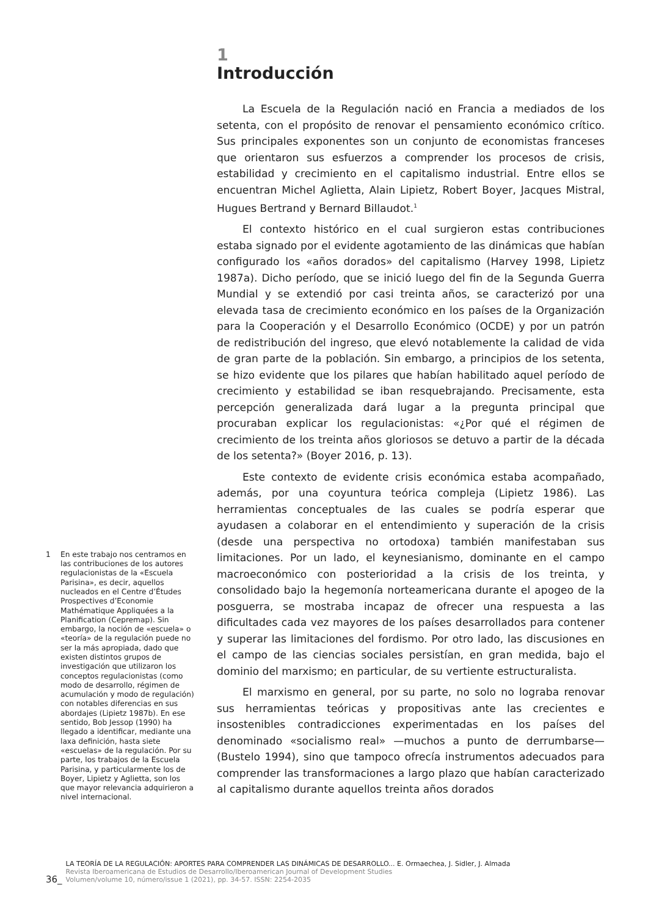1 En este trabajo nos centramos en las contribuciones de los autores regulacionistas de la «Escuela Parisina», es decir, aquellos nucleados en el Centre d’Études Prospectives d’Economie Mathématique Appliquées a la Planification (Cepremap). Sin embargo, la noción de «escuela» o «teoría» de la regulación puede no ser la más apropiada, dado que existen distintos grupos de investigación que utilizaron los conceptos regulacionistas (como modo de desarrollo, régimen de acumulación y modo de regulación) con notables diferencias en sus abordajes (Lipietz 1987b). En ese sentido, Bob Jessop (1990) ha llegado a identificar, mediante una laxa definición, hasta siete «escuelas» de la regulación. Por su parte, los trabajos de la Escuela Parisina, y particularmente los de Boyer, Lipietz y Aglietta, son los que mayor relevancia adquirieron a nivel internacional.
1
Introducción
La Escuela de la Regulación nació en Francia a mediados de los setenta, con el propósito de renovar el pensamiento económico crítico. Sus principales exponentes son un conjunto de economistas franceses que orientaron sus esfuerzos a comprender los procesos de crisis, estabilidad y crecimiento en el capitalismo industrial. Entre ellos se encuentran Michel Aglietta, Alain Lipietz, Robert Boyer, Jacques Mistral, Hugues Bertrand y Bernard Billaudot.<sup>1</sup>
El contexto histórico en el cual surgieron estas contribuciones estaba signado por el evidente agotamiento de las dinámicas que habían configurado los «años dorados» del capitalismo (Harvey 1998, Lipietz 1987a). Dicho período, que se inició luego del fin de la Segunda Guerra Mundial y se extendió por casi treinta años, se caracterizó por una elevada tasa de crecimiento económico en los países de la Organización para la Cooperación y el Desarrollo Económico (OCDE) y por un patrón de redistribución del ingreso, que elevó notablemente la calidad de vida de gran parte de la población. Sin embargo, a principios de los setenta, se hizo evidente que los pilares que habían habilitado aquel período de crecimiento y estabilidad se iban resquebrajando. Precisamente, esta percepción generalizada dará lugar a la pregunta principal que procuraban explicar los regulacionistas: «¿Por qué el régimen de crecimiento de los treinta años gloriosos se detuvo a partir de la década de los setenta?» (Boyer 2016, p. 13).
Este contexto de evidente crisis económica estaba acompañado, además, por una coyuntura teórica compleja (Lipietz 1986). Las herramientas conceptuales de las cuales se podría esperar que ayudasen a colaborar en el entendimiento y superación de la crisis (desde una perspectiva no ortodoxa) también manifestaban sus limitaciones. Por un lado, el keynesianismo, dominante en el campo macroeconómico con posterioridad a la crisis de los treinta, y consolidado bajo la hegemonía norteamericana durante el apogeo de la posguerra, se mostraba incapaz de ofrecer una respuesta a las dificultades cada vez mayores de los países desarrollados para contener y superar las limitaciones del fordismo. Por otro lado, las discusiones en el campo de las ciencias sociales persistían, en gran medida, bajo el dominio del marxismo; en particular, de su vertiente estructuralista.
El marxismo en general, por su parte, no solo no lograba renovar sus herramientas teóricas y propositivas ante las crecientes e insostenibles contradicciones experimentadas en los países del denominado «socialismo real» —muchos a punto de derrumbarse— (Bustelo 1994), sino que tampoco ofrecía instrumentos adecuados para comprender las transformaciones a largo plazo que habían caracterizado al capitalismo durante aquellos treinta años dorados
36_
LA TEORÍA DE LA REGULACIÓN: APORTES PARA COMPRENDER LAS DINÁMICAS DE DESARROLLO... E. Ormaechea, J. Sidler, J. Almada
Revista Iberoamericana de Estudios de Desarrollo/Iberoamerican Journal of Development Studies
Volumen/volume 10, número/issue 1 (2021), pp. 34-57. ISSN: 2254-2035